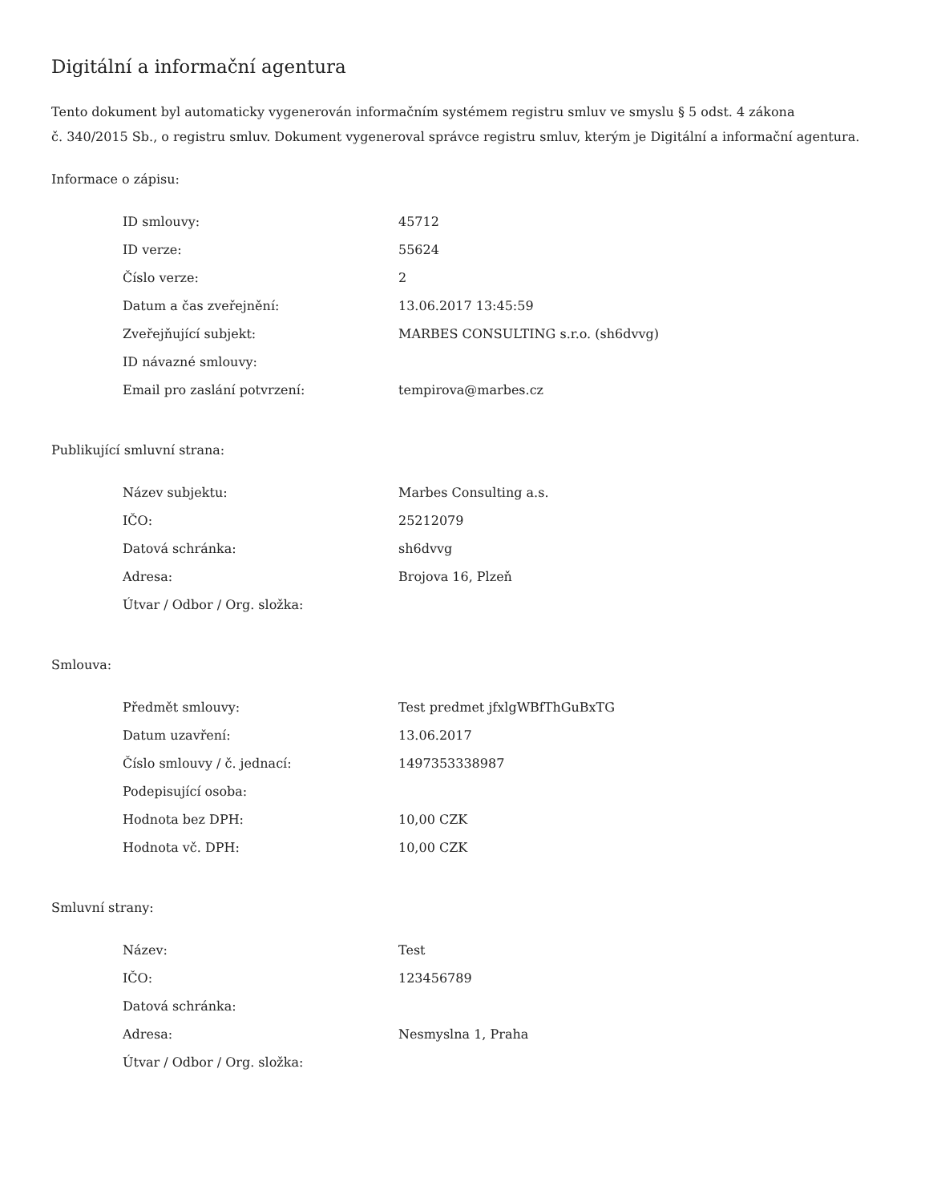Digitální a informační agentura
Tento dokument byl automaticky vygenerován informačním systémem registru smluv ve smyslu § 5 odst. 4 zákona
č. 340/2015 Sb., o registru smluv. Dokument vygeneroval správce registru smluv, kterým je Digitální a informační agentura.
Informace o zápisu:
| ID smlouvy: | 45712 |
| ID verze: | 55624 |
| Číslo verze: | 2 |
| Datum a čas zveřejnění: | 13.06.2017 13:45:59 |
| Zveřejňující subjekt: | MARBES CONSULTING s.r.o. (sh6dvvg) |
| ID návazné smlouvy: | |
| Email pro zaslání potvrzení: | tempirova@marbes.cz |
Publikující smluvní strana:
| Název subjektu: | Marbes Consulting a.s. |
| IČO: | 25212079 |
| Datová schránka: | sh6dvvg |
| Adresa: | Brojova 16, Plzeň |
| Útvar / Odbor / Org. složka: | |
Smlouva:
| Předmět smlouvy: | Test predmet jfxlgWBfThGuBxTG |
| Datum uzavření: | 13.06.2017 |
| Číslo smlouvy / č. jednací: | 1497353338987 |
| Podepisující osoba: | |
| Hodnota bez DPH: | 10,00 CZK |
| Hodnota vč. DPH: | 10,00 CZK |
Smluvní strany:
| Název: | Test |
| IČO: | 123456789 |
| Datová schránka: | |
| Adresa: | Nesmyslna 1, Praha |
| Útvar / Odbor / Org. složka: | |